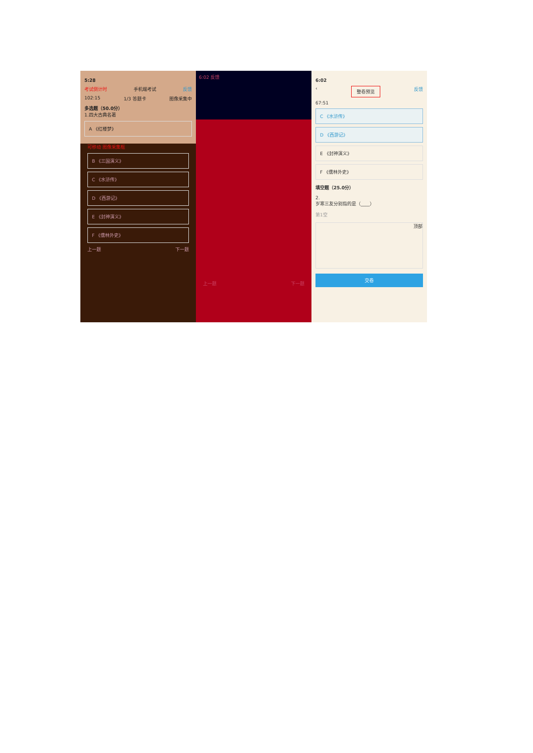5:28
考试倒计时 手机端考试 反馈
102:15 1/3 答题卡 图像采集中
多选题（50.0分）
1.四大古典名著
A 《红楼梦》
可移动 图像采集框
B 《三国演义》
C 《水浒传》
D 《西游记》
E 《封神演义》
F 《儒林外史》
上一题 下一题
6:02 反馈
上一题 下一题
6:02
‹ 整卷预览 反馈
67:51
C 《水浒传》
D 《西游记》
E 《封神演义》
F 《儒林外史》
填空题（25.0分）
2.
岁寒三友分别指的是（____）
第1空
顶部
交卷